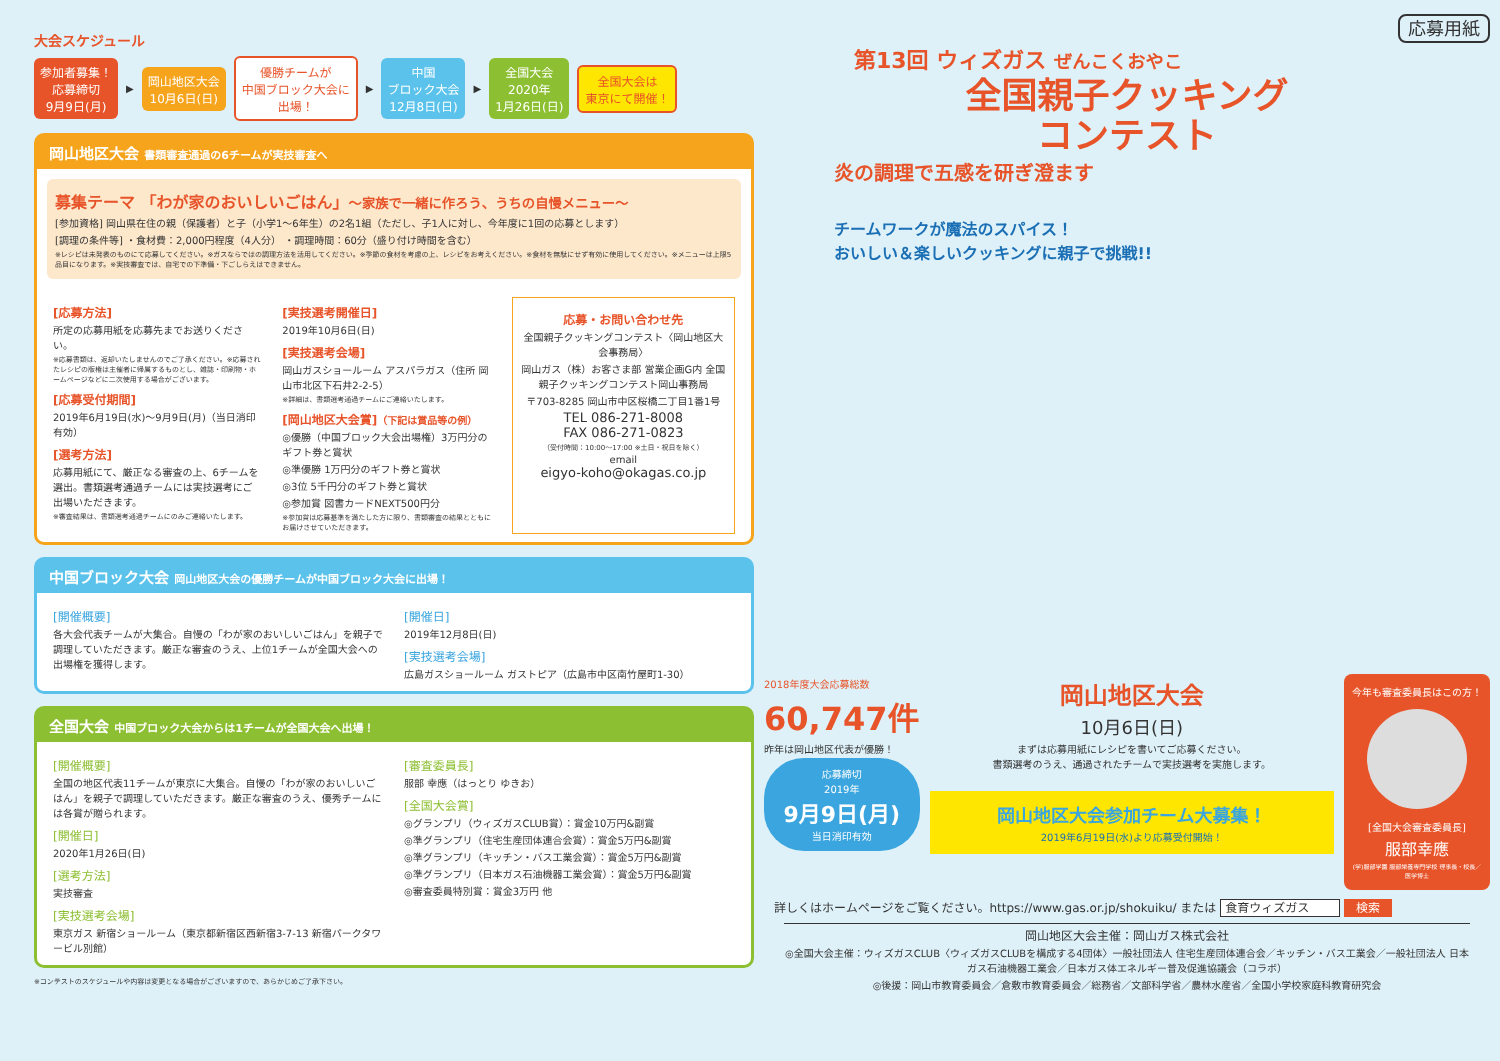大会スケジュール
参加者募集！
応募締切
9月9日(月)
▶
岡山地区大会
10月6日(日)
優勝チームが
中国ブロック大会に
出場！
▶
中国
ブロック大会
12月8日(日)
▶
全国大会
2020年
1月26日(日)
全国大会は
東京にて開催！
岡山地区大会 書類審査通過の6チームが実技審査へ
募集テーマ 「わが家のおいしいごはん」～家族で一緒に作ろう、うちの自慢メニュー～
[参加資格] 岡山県在住の親（保護者）と子（小学1～6年生）の2名1組（ただし、子1人に対し、今年度に1回の応募とします）
[調理の条件等] ・食材費：2,000円程度（4人分） ・調理時間：60分（盛り付け時間を含む）
※レシピは未発表のものにて応募してください。※ガスならではの調理方法を活用してください。※季節の食材を考慮の上、レシピをお考えください。※食材を無駄にせず有効に使用してください。※メニューは上限5品目になります。※実技審査では、自宅での下準備・下ごしらえはできません。
[応募方法]
所定の応募用紙を応募先までお送りください。
※応募書類は、返却いたしませんのでご了承ください。※応募されたレシピの版権は主催者に帰属するものとし、雑誌・印刷物・ホームページなどに二次使用する場合がございます。
[応募受付期間]
2019年6月19日(水)～9月9日(月)（当日消印有効）
[選考方法]
応募用紙にて、厳正なる審査の上、6チームを選出。書類選考通過チームには実技選考にご出場いただきます。
※審査結果は、書類選考通過チームにのみご連絡いたします。
[実技選考開催日]
2019年10月6日(日)
[実技選考会場]
岡山ガスショールーム アスパラガス（住所 岡山市北区下石井2-2-5）
※詳細は、書類選考通過チームにご連絡いたします。
[岡山地区大会賞]（下記は賞品等の例）
◎優勝（中国ブロック大会出場権）3万円分のギフト券と賞状
◎準優勝 1万円分のギフト券と賞状
◎3位 5千円分のギフト券と賞状
◎参加賞 図書カードNEXT500円分
※参加賞は応募基準を満たした方に限り、書類審査の結果とともにお届けさせていただきます。
応募・お問い合わせ先
全国親子クッキングコンテスト〈岡山地区大会事務局〉
岡山ガス（株）お客さま部 営業企画G内 全国親子クッキングコンテスト岡山事務局
〒703-8285 岡山市中区桜橋二丁目1番1号
TEL 086-271-8008
FAX 086-271-0823
（受付時間：10:00～17:00 ※土日・祝日を除く）
email
eigyo-koho@okagas.co.jp
中国ブロック大会 岡山地区大会の優勝チームが中国ブロック大会に出場！
[開催概要]
各大会代表チームが大集合。自慢の「わが家のおいしいごはん」を親子で調理していただきます。厳正な審査のうえ、上位1チームが全国大会への出場権を獲得します。
[開催日]
2019年12月8日(日)
[実技選考会場]
広島ガスショールーム ガストピア（広島市中区南竹屋町1-30）
全国大会 中国ブロック大会からは1チームが全国大会へ出場！
[開催概要]
全国の地区代表11チームが東京に大集合。自慢の「わが家のおいしいごはん」を親子で調理していただきます。厳正な審査のうえ、優秀チームには各賞が贈られます。
[開催日]
2020年1月26日(日)
[選考方法]
実技審査
[実技選考会場]
東京ガス 新宿ショールーム（東京都新宿区西新宿3-7-13 新宿パークタワービル別館）
[審査委員長]
服部 幸應（はっとり ゆきお）
[全国大会賞]
◎グランプリ（ウィズガスCLUB賞）：賞金10万円&副賞
◎準グランプリ（住宅生産団体連合会賞）：賞金5万円&副賞
◎準グランプリ（キッチン・バス工業会賞）：賞金5万円&副賞
◎準グランプリ（日本ガス石油機器工業会賞）：賞金5万円&副賞
◎審査委員特別賞：賞金3万円 他
※コンテストのスケジュールや内容は変更となる場合がございますので、あらかじめご了承下さい。
応募用紙
第13回 ウィズガス ぜんこくおやこ
全国親子クッキング
コンテスト
炎の調理で五感を研ぎ澄ます
チームワークが魔法のスパイス！
おいしい＆楽しいクッキングに親子で挑戦!!
2018年度大会応募総数
60,747件
昨年は岡山地区代表が優勝！
応募締切
2019年
9月9日(月)
当日消印有効
岡山地区大会
10月6日(日)
まずは応募用紙にレシピを書いてご応募ください。
書類選考のうえ、通過されたチームで実技選考を実施します。
岡山地区大会参加チーム大募集！
2019年6月19日(水)より応募受付開始！
今年も審査委員長はこの方！
[全国大会審査委員長]
服部幸應
(学)服部学園 服部栄養専門学校 理事長・校長／医学博士
詳しくはホームページをご覧ください。https://www.gas.or.jp/shokuiku/ または 食育ウィズガス 検索
岡山地区大会主催：岡山ガス株式会社
◎全国大会主催：ウィズガスCLUB〈ウィズガスCLUBを構成する4団体〉一般社団法人 住宅生産団体連合会／キッチン・バス工業会／一般社団法人 日本ガス石油機器工業会／日本ガス体エネルギー普及促進協議会（コラボ）
◎後援：岡山市教育委員会／倉敷市教育委員会／総務省／文部科学省／農林水産省／全国小学校家庭科教育研究会